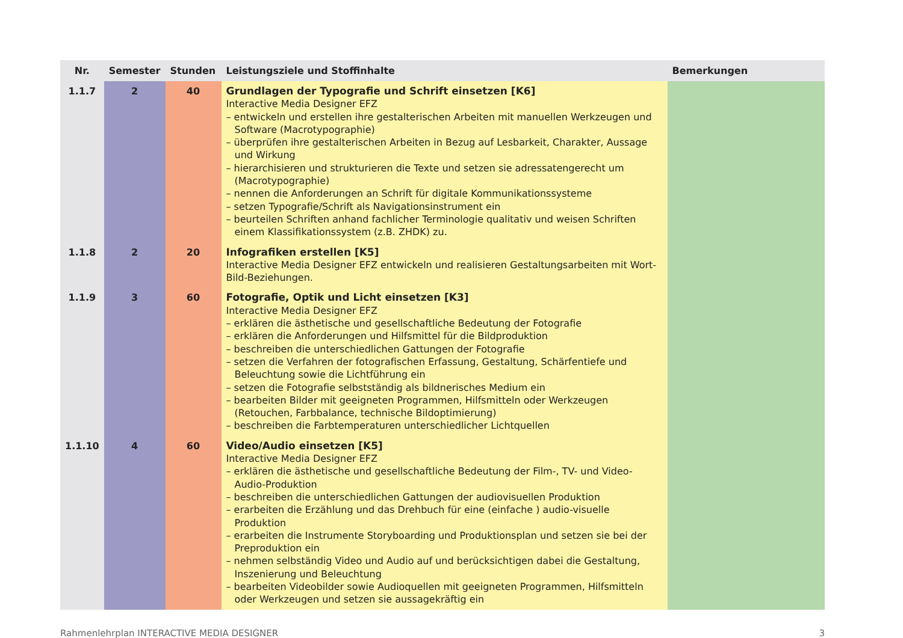| Nr. | Semester | Stunden | Leistungsziele und Stoffinhalte | Bemerkungen |
| --- | --- | --- | --- | --- |
| 1.1.7 | 2 | 40 | Grundlagen der Typografie und Schrift einsetzen [K6] Interactive Media Designer EFZ – entwickeln und erstellen ihre gestalterischen Arbeiten mit manuellen Werkzeugen und Software (Macrotypographie) – überprüfen ihre gestalterischen Arbeiten in Bezug auf Lesbarkeit, Charakter, Aussage und Wirkung – hierarchisieren und strukturieren die Texte und setzen sie adressatengerecht um (Macrotypographie) – nennen die Anforderungen an Schrift für digitale Kommunikationssysteme – setzen Typografie/Schrift als Navigationsinstrument ein – beurteilen Schriften anhand fachlicher Terminologie qualitativ und weisen Schriften einem Klassifikationssystem (z.B. ZHDK) zu. | |
| 1.1.8 | 2 | 20 | Infografiken erstellen [K5] Interactive Media Designer EFZ entwickeln und realisieren Gestaltungsarbeiten mit Wort-Bild-Beziehungen. | |
| 1.1.9 | 3 | 60 | Fotografie, Optik und Licht einsetzen [K3] Interactive Media Designer EFZ – erklären die ästhetische und gesellschaftliche Bedeutung der Fotografie – erklären die Anforderungen und Hilfsmittel für die Bildproduktion – beschreiben die unterschiedlichen Gattungen der Fotografie – setzen die Verfahren der fotografischen Erfassung, Gestaltung, Schärfentiefe und Beleuchtung sowie die Lichtführung ein – setzen die Fotografie selbstständig als bildnerisches Medium ein – bearbeiten Bilder mit geeigneten Programmen, Hilfsmitteln oder Werkzeugen (Retouchen, Farbbalance, technische Bildoptimierung) – beschreiben die Farbtemperaturen unterschiedlicher Lichtquellen | |
| 1.1.10 | 4 | 60 | Video/Audio einsetzen [K5] Interactive Media Designer EFZ – erklären die ästhetische und gesellschaftliche Bedeutung der Film-, TV- und Video-Audio-Produktion – beschreiben die unterschiedlichen Gattungen der audiovisuellen Produktion – erarbeiten die Erzählung und das Drehbuch für eine (einfache ) audio-visuelle Produktion – erarbeiten die Instrumente Storyboarding und Produktionsplan und setzen sie bei der Preproduktion ein – nehmen selbständig Video und Audio auf und berücksichtigen dabei die Gestaltung, Inszenierung und Beleuchtung – bearbeiten Videobilder sowie Audioquellen mit geeigneten Programmen, Hilfsmitteln oder Werkzeugen und setzen sie aussagekräftig ein | |
Rahmenlehrplan INTERACTIVE MEDIA DESIGNER 3